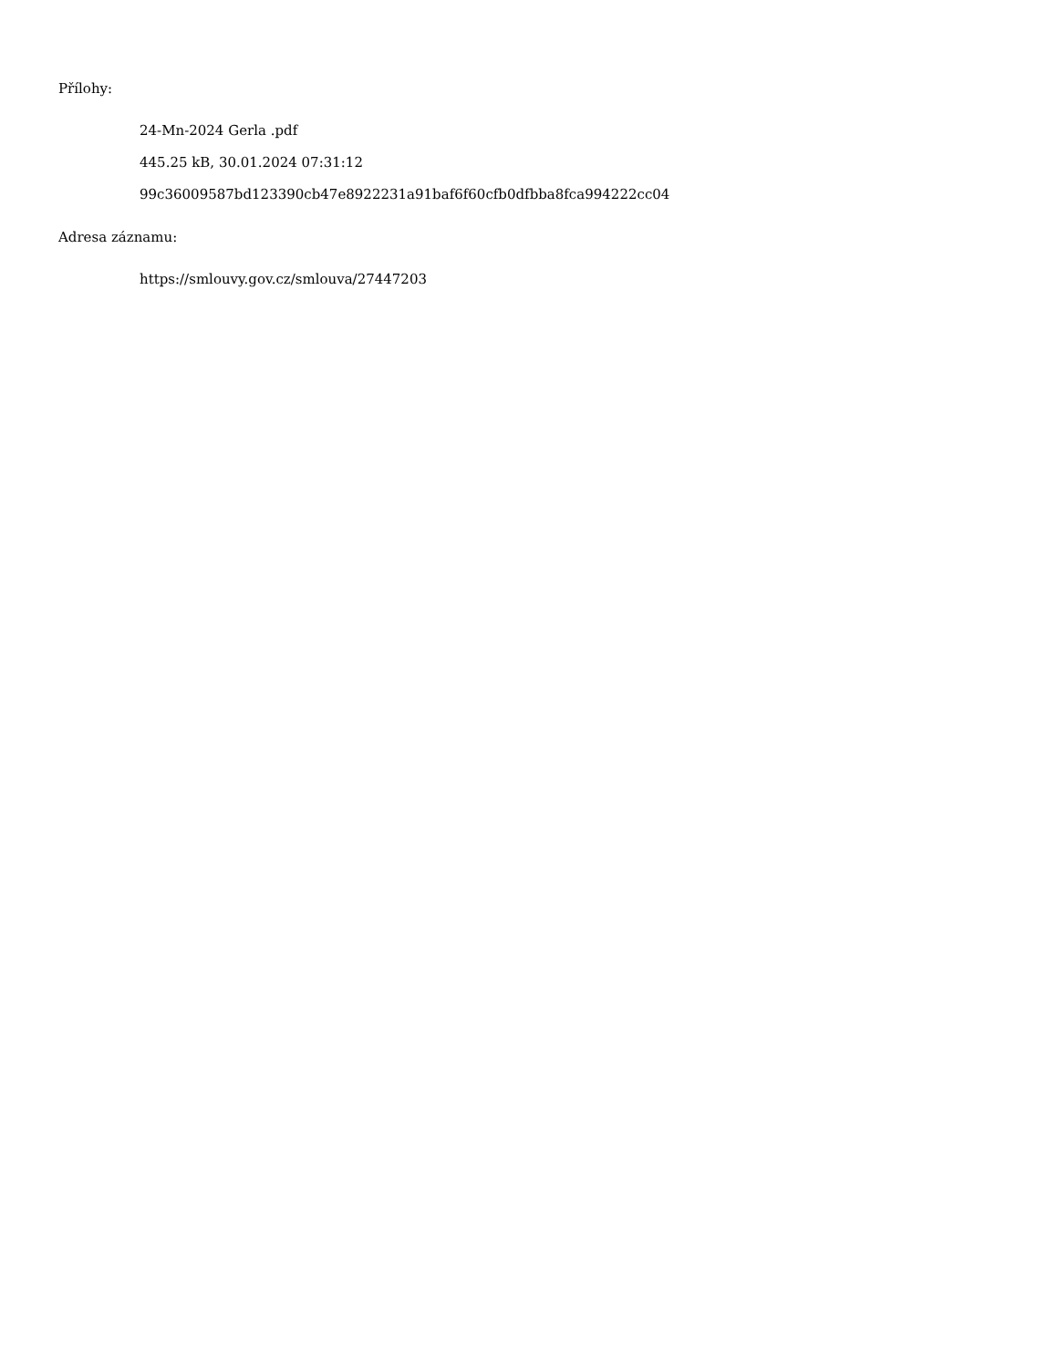Přílohy:
24-Mn-2024 Gerla .pdf
445.25 kB, 30.01.2024 07:31:12
99c36009587bd123390cb47e8922231a91baf6f60cfb0dfbba8fca994222cc04
Adresa záznamu:
https://smlouvy.gov.cz/smlouva/27447203